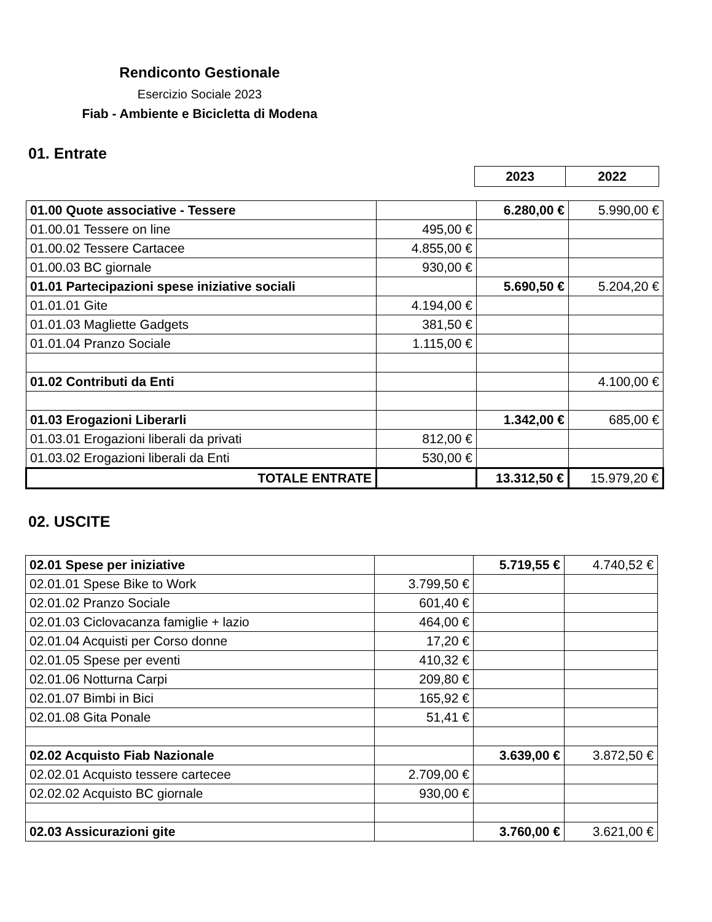Rendiconto Gestionale
Esercizio Sociale 2023
Fiab - Ambiente e Bicicletta di Modena
01. Entrate
| 2023 | 2022 |
| 01.00 Quote associative - Tessere | | 6.280,00 € | 5.990,00 € |
| 01.00.01 Tessere on line | 495,00 € | | |
| 01.00.02 Tessere Cartacee | 4.855,00 € | | |
| 01.00.03 BC giornale | 930,00 € | | |
| 01.01 Partecipazioni spese iniziative sociali | | 5.690,50 € | 5.204,20 € |
| 01.01.01 Gite | 4.194,00 € | | |
| 01.01.03 Magliette Gadgets | 381,50 € | | |
| 01.01.04 Pranzo Sociale | 1.115,00 € | | |
| 01.02 Contributi da Enti | | | 4.100,00 € |
| 01.03 Erogazioni Liberarli | | 1.342,00 € | 685,00 € |
| 01.03.01 Erogazioni liberali da privati | 812,00 € | | |
| 01.03.02 Erogazioni liberali da Enti | 530,00 € | | |
| TOTALE ENTRATE | | 13.312,50 € | 15.979,20 € |
02. USCITE
| 02.01 Spese per iniziative | | 5.719,55 € | 4.740,52 € |
| 02.01.01 Spese Bike to Work | 3.799,50 € | | |
| 02.01.02 Pranzo Sociale | 601,40 € | | |
| 02.01.03 Ciclovacanza famiglie + lazio | 464,00 € | | |
| 02.01.04 Acquisti per Corso donne | 17,20 € | | |
| 02.01.05 Spese per eventi | 410,32 € | | |
| 02.01.06 Notturna Carpi | 209,80 € | | |
| 02.01.07 Bimbi in Bici | 165,92 € | | |
| 02.01.08 Gita Ponale | 51,41 € | | |
| 02.02 Acquisto Fiab Nazionale | | 3.639,00 € | 3.872,50 € |
| 02.02.01 Acquisto tessere cartecee | 2.709,00 € | | |
| 02.02.02 Acquisto BC giornale | 930,00 € | | |
| 02.03 Assicurazioni gite | | 3.760,00 € | 3.621,00 € |